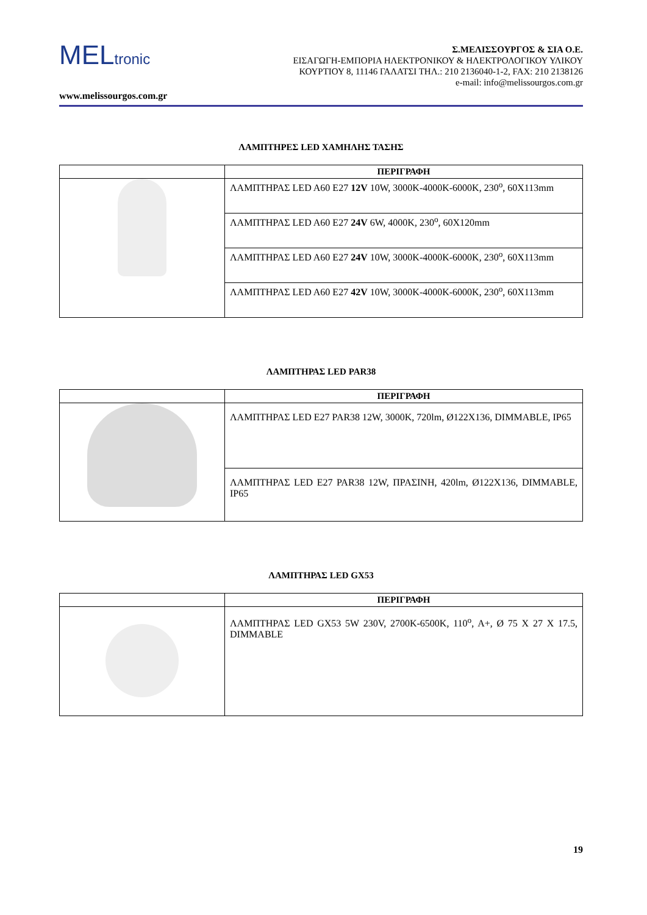MELtronic
Σ.ΜΕΛΙΣΣΟΥΡΓΟΣ & ΣΙΑ Ο.Ε.
ΕΙΣΑΓΩΓΗ-ΕΜΠΟΡΙΑ ΗΛΕΚΤΡΟΝΙΚΟΥ & ΗΛΕΚΤΡΟΛΟΓΙΚΟΥ ΥΛΙΚΟΥ
ΚΟΥΡΤΙΟΥ 8, 11146 ΓΑΛΑΤΣΙ ΤΗΛ.: 210 2136040-1-2, FAX: 210 2138126
e-mail: info@melissourgos.com.gr
www.melissourgos.com.gr
ΛΑΜΠΤΗΡΕΣ LED ΧΑΜΗΛΗΣ ΤΑΣΗΣ
| | ΠΕΡΙΓΡΑΦΗ |
| | ΛΑΜΠΤΗΡΑΣ LED A60 E27 12V 10W, 3000K-4000K-6000K, 230<sup>o</sup>, 60X113mm |
| | ΛΑΜΠΤΗΡΑΣ LED A60 E27 24V 6W, 4000K, 230<sup>o</sup>, 60X120mm |
| | ΛΑΜΠΤΗΡΑΣ LED A60 E27 24V 10W, 3000K-4000K-6000K, 230<sup>o</sup>, 60X113mm |
| | ΛΑΜΠΤΗΡΑΣ LED A60 E27 42V 10W, 3000K-4000K-6000K, 230<sup>o</sup>, 60X113mm |
ΛΑΜΠΤΗΡΑΣ LED PAR38
| | ΠΕΡΙΓΡΑΦΗ |
| | ΛΑΜΠΤΗΡΑΣ LED E27 PAR38 12W, 3000K, 720lm, Ø122X136, DIMMABLE, IP65 |
| | ΛΑΜΠΤΗΡΑΣ LED E27 PAR38 12W, ΠΡΑΣΙΝΗ, 420lm, Ø122X136, DIMMABLE, IP65 |
ΛΑΜΠΤΗΡΑΣ LED GX53
| | ΠΕΡΙΓΡΑΦΗ |
| | ΛΑΜΠΤΗΡΑΣ LED GX53 5W 230V, 2700K-6500K, 110<sup>o</sup>, A+, Ø 75 X 27 X 17.5, DIMMABLE |
19